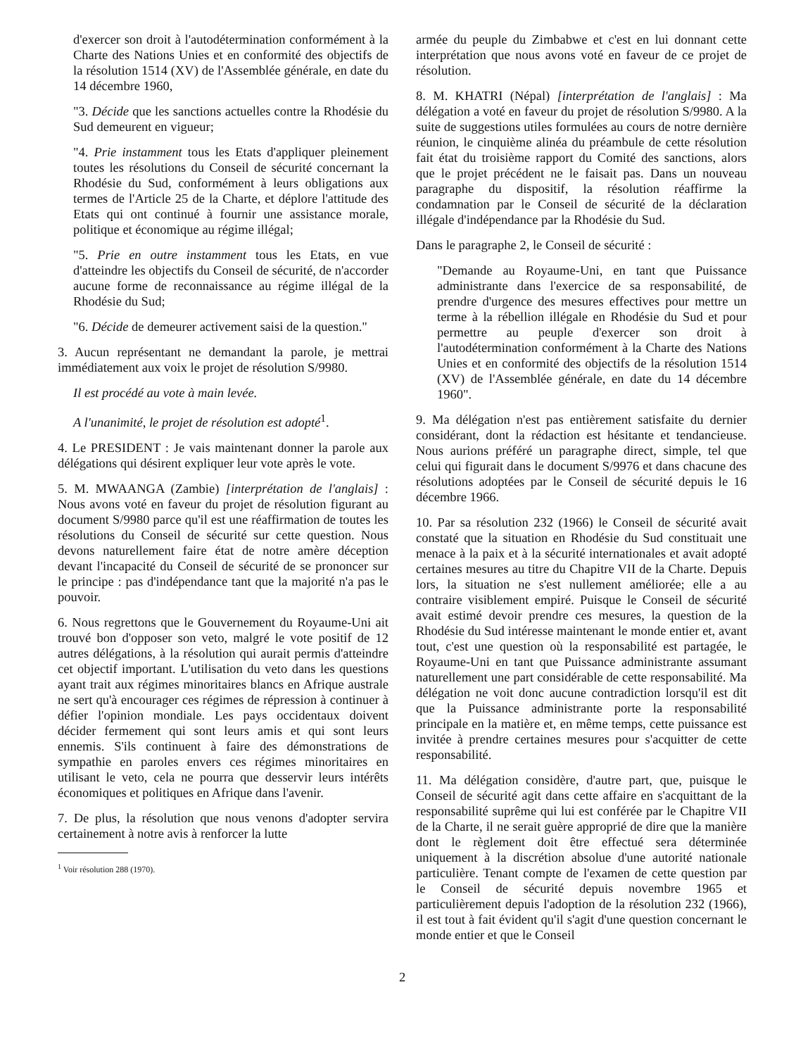d'exercer son droit à l'autodétermination conformément à la Charte des Nations Unies et en conformité des objectifs de la résolution 1514 (XV) de l'Assemblée générale, en date du 14 décembre 1960,
"3. Décide que les sanctions actuelles contre la Rhodésie du Sud demeurent en vigueur;
"4. Prie instamment tous les Etats d'appliquer pleinement toutes les résolutions du Conseil de sécurité concernant la Rhodésie du Sud, conformément à leurs obligations aux termes de l'Article 25 de la Charte, et déplore l'attitude des Etats qui ont continué à fournir une assistance morale, politique et économique au régime illégal;
"5. Prie en outre instamment tous les Etats, en vue d'atteindre les objectifs du Conseil de sécurité, de n'accorder aucune forme de reconnaissance au régime illégal de la Rhodésie du Sud;
"6. Décide de demeurer activement saisi de la question."
3. Aucun représentant ne demandant la parole, je mettrai immédiatement aux voix le projet de résolution S/9980.
Il est procédé au vote à main levée.
A l'unanimité, le projet de résolution est adopté<sup>1</sup>.
4. Le PRESIDENT : Je vais maintenant donner la parole aux délégations qui désirent expliquer leur vote après le vote.
5. M. MWAANGA (Zambie) [interprétation de l'anglais] : Nous avons voté en faveur du projet de résolution figurant au document S/9980 parce qu'il est une réaffirmation de toutes les résolutions du Conseil de sécurité sur cette question. Nous devons naturellement faire état de notre amère déception devant l'incapacité du Conseil de sécurité de se prononcer sur le principe : pas d'indépendance tant que la majorité n'a pas le pouvoir.
6. Nous regrettons que le Gouvernement du Royaume-Uni ait trouvé bon d'opposer son veto, malgré le vote positif de 12 autres délégations, à la résolution qui aurait permis d'atteindre cet objectif important. L'utilisation du veto dans les questions ayant trait aux régimes minoritaires blancs en Afrique australe ne sert qu'à encourager ces régimes de répression à continuer à défier l'opinion mondiale. Les pays occidentaux doivent décider fermement qui sont leurs amis et qui sont leurs ennemis. S'ils continuent à faire des démonstrations de sympathie en paroles envers ces régimes minoritaires en utilisant le veto, cela ne pourra que desservir leurs intérêts économiques et politiques en Afrique dans l'avenir.
7. De plus, la résolution que nous venons d'adopter servira certainement à notre avis à renforcer la lutte
<sup>1</sup> Voir résolution 288 (1970).
armée du peuple du Zimbabwe et c'est en lui donnant cette interprétation que nous avons voté en faveur de ce projet de résolution.
8. M. KHATRI (Népal) [interprétation de l'anglais] : Ma délégation a voté en faveur du projet de résolution S/9980. A la suite de suggestions utiles formulées au cours de notre dernière réunion, le cinquième alinéa du préambule de cette résolution fait état du troisième rapport du Comité des sanctions, alors que le projet précédent ne le faisait pas. Dans un nouveau paragraphe du dispositif, la résolution réaffirme la condamnation par le Conseil de sécurité de la déclaration illégale d'indépendance par la Rhodésie du Sud.
Dans le paragraphe 2, le Conseil de sécurité :
"Demande au Royaume-Uni, en tant que Puissance administrante dans l'exercice de sa responsabilité, de prendre d'urgence des mesures effectives pour mettre un terme à la rébellion illégale en Rhodésie du Sud et pour permettre au peuple d'exercer son droit à l'autodétermination conformément à la Charte des Nations Unies et en conformité des objectifs de la résolution 1514 (XV) de l'Assemblée générale, en date du 14 décembre 1960".
9. Ma délégation n'est pas entièrement satisfaite du dernier considérant, dont la rédaction est hésitante et tendancieuse. Nous aurions préféré un paragraphe direct, simple, tel que celui qui figurait dans le document S/9976 et dans chacune des résolutions adoptées par le Conseil de sécurité depuis le 16 décembre 1966.
10. Par sa résolution 232 (1966) le Conseil de sécurité avait constaté que la situation en Rhodésie du Sud constituait une menace à la paix et à la sécurité internationales et avait adopté certaines mesures au titre du Chapitre VII de la Charte. Depuis lors, la situation ne s'est nullement améliorée; elle a au contraire visiblement empiré. Puisque le Conseil de sécurité avait estimé devoir prendre ces mesures, la question de la Rhodésie du Sud intéresse maintenant le monde entier et, avant tout, c'est une question où la responsabilité est partagée, le Royaume-Uni en tant que Puissance administrante assumant naturellement une part considérable de cette responsabilité. Ma délégation ne voit donc aucune contradiction lorsqu'il est dit que la Puissance administrante porte la responsabilité principale en la matière et, en même temps, cette puissance est invitée à prendre certaines mesures pour s'acquitter de cette responsabilité.
11. Ma délégation considère, d'autre part, que, puisque le Conseil de sécurité agit dans cette affaire en s'acquittant de la responsabilité suprême qui lui est conférée par le Chapitre VII de la Charte, il ne serait guère approprié de dire que la manière dont le règlement doit être effectué sera déterminée uniquement à la discrétion absolue d'une autorité nationale particulière. Tenant compte de l'examen de cette question par le Conseil de sécurité depuis novembre 1965 et particulièrement depuis l'adoption de la résolution 232 (1966), il est tout à fait évident qu'il s'agit d'une question concernant le monde entier et que le Conseil
2